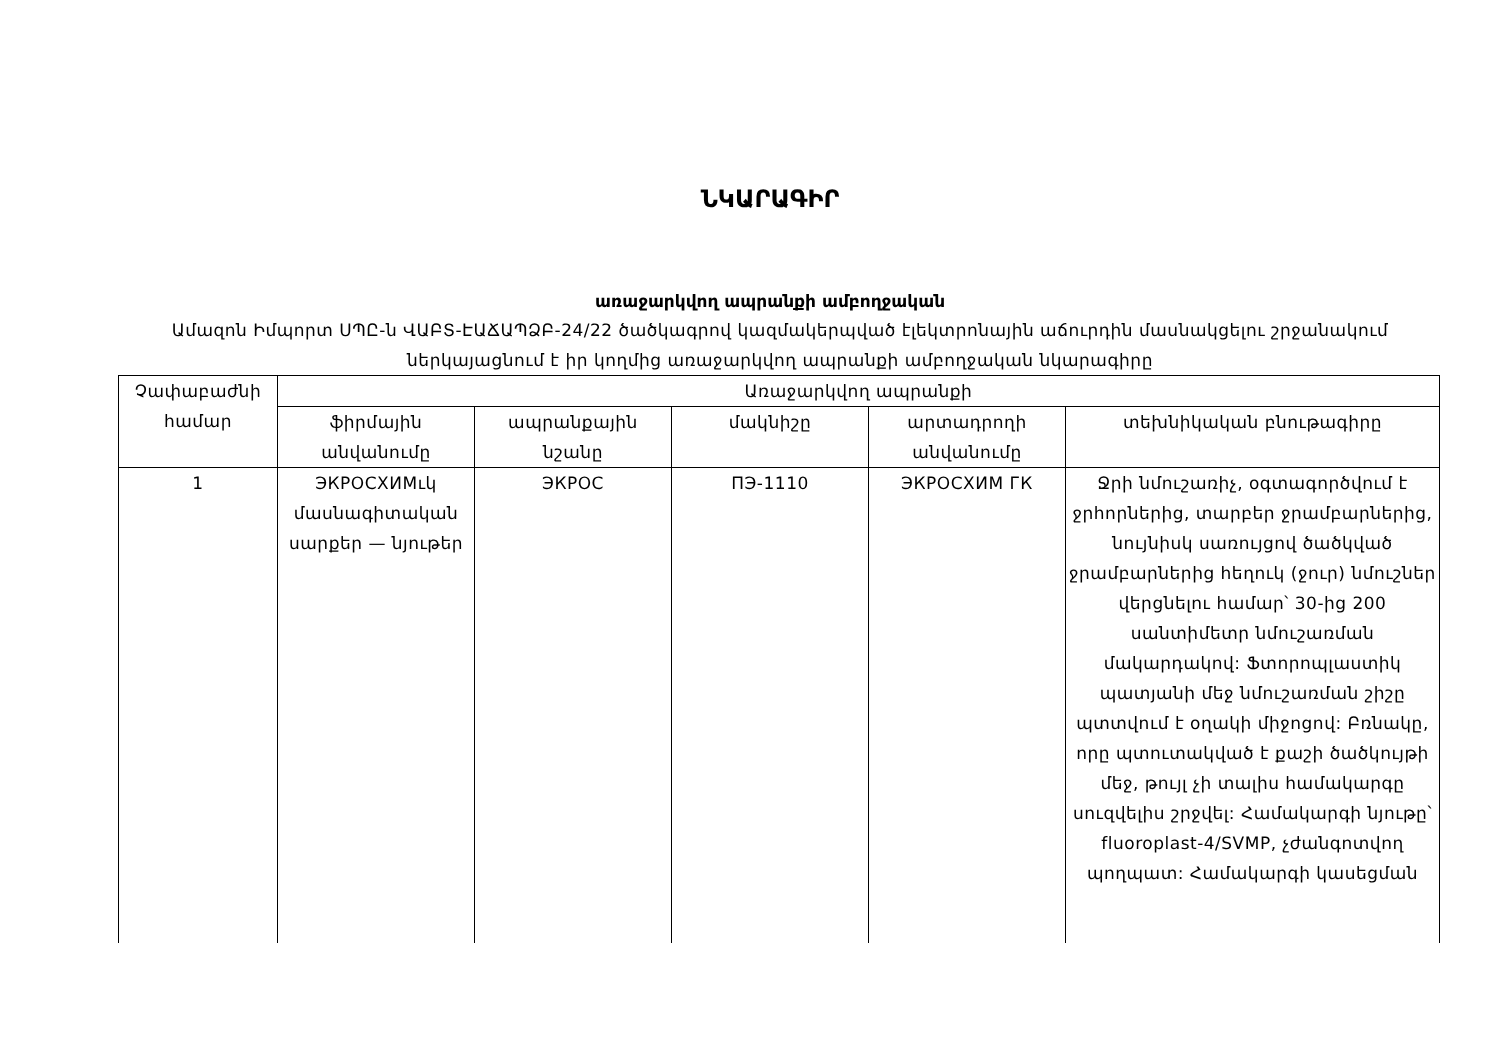ՆԿԱՐԱԳԻՐ
առաջարկվող ապրանքի ամբողջական
Ամազոն Իմպորտ ՍՊԸ-ն ՎԱԲՏ-ԷԱՃԱՊՁԲ-24/22 ծածկագրով կազմակերպված էլեկտրոնային աճուրդին մասնակցելու շրջանակում ներկայացնում է իր կողմից առաջարկվող ապրանքի ամբողջական նկարագիրը
| Չափաբաժնի համար | Առաջարկվող ապրանքի | | | | |
| --- | --- | --- | --- | --- | --- |
| | ֆիրմային անվանումը | ապրանքային նշանը | մակնիշը | արտադրողի անվանումը | տեխնիկական բնութագիրը |
| 1 | ЭКРОСХИМւկ մասնագիտական սարքեր — նյութեր | ЭКРОС | ПЭ-1110 | ЭКРОСХИМ ГК | Ջրի նմուշառիչ, օգտագործվում է ջրհորներից, տարբեր ջրամբարներից, նույնիսկ սառույցով ծածկված ջրամբարներից հեղուկ (ջուր) նմուշներ վերցնելու համար՝ 30-ից 200 սանտիմետր նմուշառման մակարդակով: Ֆտորոպլաստիկ պատյանի մեջ նմուշառման շիշը պտտվում է օղակի միջոցով: Բռնակը, որը պտուտակված է քաշի ծածկույթի մեջ, թույլ չի տալիս համակարգը սուզվելիս շրջվել: Համակարգի նյութը՝ fluoroplast-4/SVMP, չժանգոտվող պողպատ: Համակարգի կասեցման |